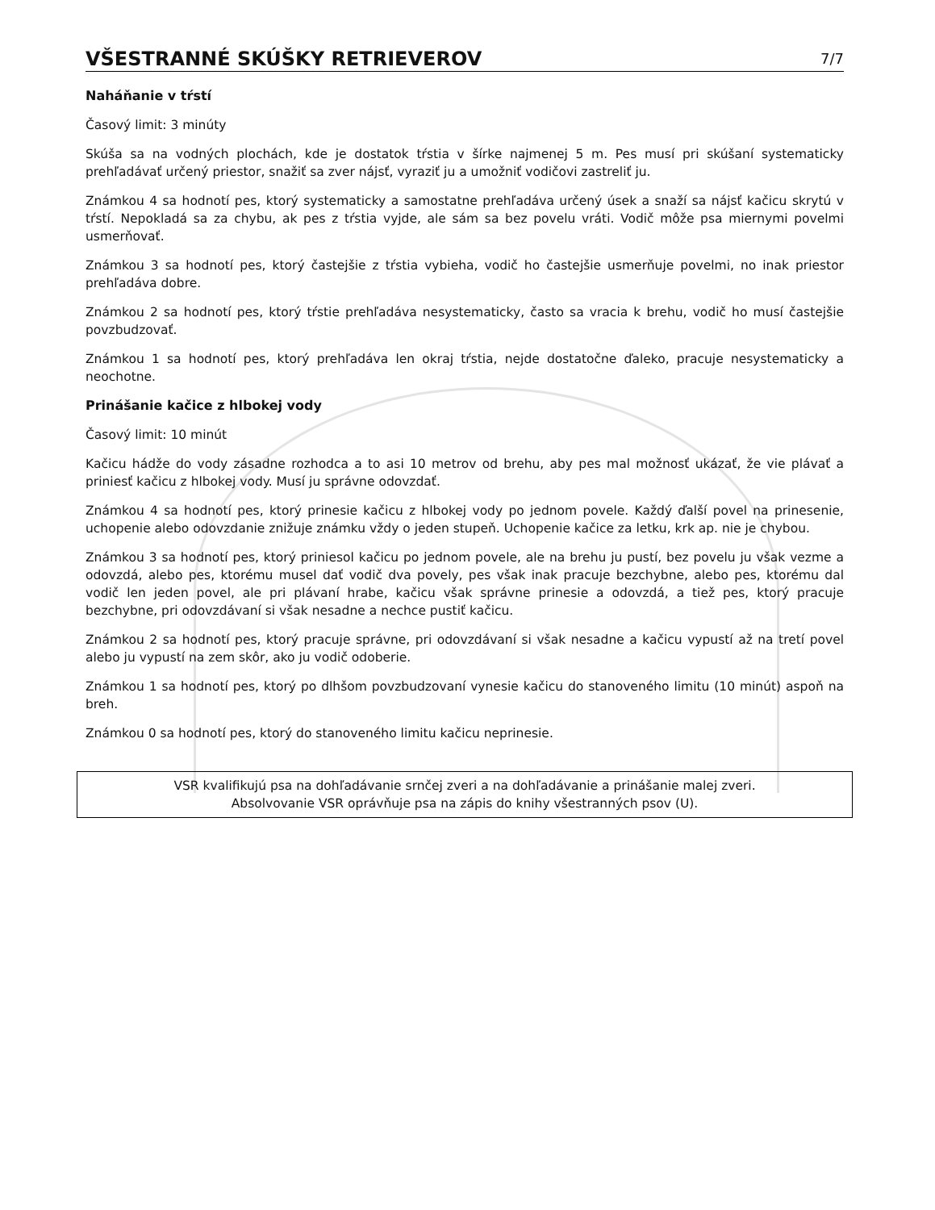VŠESTRANNÉ SKÚŠKY RETRIEVEROV
7/7
Naháňanie v tŕstí
Časový limit: 3 minúty
Skúša sa na vodných plochách, kde je dostatok tŕstia v šírke najmenej 5 m. Pes musí pri skúšaní systematicky prehľadávať určený priestor, snažiť sa zver nájsť, vyraziť ju a umožniť vodičovi zastreliť ju.
Známkou 4 sa hodnotí pes, ktorý systematicky a samostatne prehľadáva určený úsek a snaží sa nájsť kačicu skrytú v tŕstí. Nepokladá sa za chybu, ak pes z tŕstia vyjde, ale sám sa bez povelu vráti. Vodič môže psa miernymi povelmi usmerňovať.
Známkou 3 sa hodnotí pes, ktorý častejšie z tŕstia vybieha, vodič ho častejšie usmerňuje povelmi, no inak priestor prehľadáva dobre.
Známkou 2 sa hodnotí pes, ktorý tŕstie prehľadáva nesystematicky, často sa vracia k brehu, vodič ho musí častejšie povzbudzovať.
Známkou 1 sa hodnotí pes, ktorý prehľadáva len okraj tŕstia, nejde dostatočne ďaleko, pracuje nesystematicky a neochotne.
Prinášanie kačice z hlbokej vody
Časový limit: 10 minút
Kačicu hádže do vody zásadne rozhodca a to asi 10 metrov od brehu, aby pes mal možnosť ukázať, že vie plávať a priniesť kačicu z hlbokej vody. Musí ju správne odovzdať.
Známkou 4 sa hodnotí pes, ktorý prinesie kačicu z hlbokej vody po jednom povele. Každý ďalší povel na prinesenie, uchopenie alebo odovzdanie znižuje známku vždy o jeden stupeň. Uchopenie kačice za letku, krk ap. nie je chybou.
Známkou 3 sa hodnotí pes, ktorý priniesol kačicu po jednom povele, ale na brehu ju pustí, bez povelu ju však vezme a odovzdá, alebo pes, ktorému musel dať vodič dva povely, pes však inak pracuje bezchybne, alebo pes, ktorému dal vodič len jeden povel, ale pri plávaní hrabe, kačicu však správne prinesie a odovzdá, a tiež pes, ktorý pracuje bezchybne, pri odovzdávaní si však nesadne a nechce pustiť kačicu.
Známkou 2 sa hodnotí pes, ktorý pracuje správne, pri odovzdávaní si však nesadne a kačicu vypustí až na tretí povel alebo ju vypustí na zem skôr, ako ju vodič odoberie.
Známkou 1 sa hodnotí pes, ktorý po dlhšom povzbudzovaní vynesie kačicu do stanoveného limitu (10 minút) aspoň na breh.
Známkou 0 sa hodnotí pes, ktorý do stanoveného limitu kačicu neprinesie.
VSR kvalifikujú psa na dohľadávanie srnčej zveri a na dohľadávanie a prinášanie malej zveri.
Absolvovanie VSR oprávňuje psa na zápis do knihy všestranných psov (U).